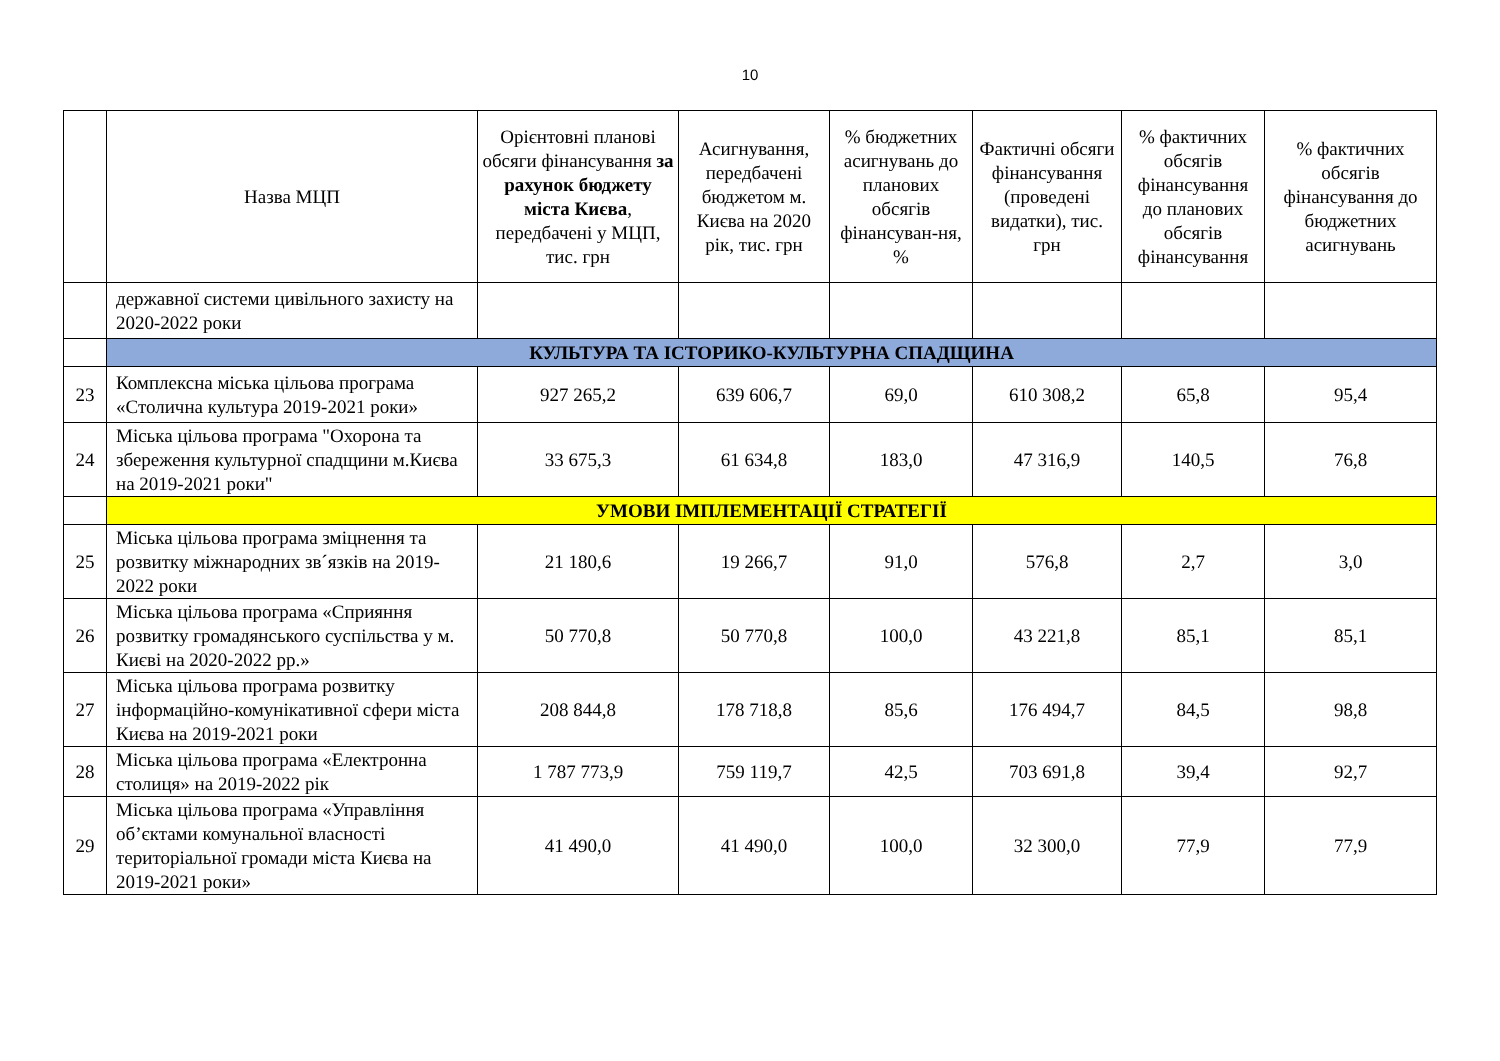10
| | Назва МЦП | Орієнтовні планові обсяги фінансування за рахунок бюджету міста Києва , передбачені у МЦП, тис. грн | Асигнування, передбачені бюджетом м. Києва на 2020 рік, тис. грн | % бюджетних асигнувань до планових обсягів фінансуван-ня, % | Фактичні обсяги фінансування (проведені видатки), тис. грн | % фактичних обсягів фінансування до планових обсягів фінансування | % фактичних обсягів фінансування до бюджетних асигнувань |
| --- | --- | --- | --- | --- | --- | --- | --- |
| | державної системи цивільного захисту на 2020-2022 роки | | | | | | |
| | КУЛЬТУРА ТА ІСТОРИКО-КУЛЬТУРНА СПАДЩИНА | | | | | | |
| 23 | Комплексна міська цільова програма «Столична культура 2019-2021 роки» | 927 265,2 | 639 606,7 | 69,0 | 610 308,2 | 65,8 | 95,4 |
| 24 | Міська цільова програма "Охорона та збереження культурної спадщини м.Києва на 2019-2021 роки" | 33 675,3 | 61 634,8 | 183,0 | 47 316,9 | 140,5 | 76,8 |
| | УМОВИ ІМПЛЕМЕНТАЦІЇ СТРАТЕГІЇ | | | | | | |
| 25 | Міська цільова програма зміцнення та розвитку міжнародних зв´язків на 2019-2022 роки | 21 180,6 | 19 266,7 | 91,0 | 576,8 | 2,7 | 3,0 |
| 26 | Міська цільова програма «Сприяння розвитку громадянського суспільства у м. Києві на 2020-2022 рр.» | 50 770,8 | 50 770,8 | 100,0 | 43 221,8 | 85,1 | 85,1 |
| 27 | Міська цільова програма розвитку інформаційно-комунікативної сфери міста Києва на 2019-2021 роки | 208 844,8 | 178 718,8 | 85,6 | 176 494,7 | 84,5 | 98,8 |
| 28 | Міська цільова програма «Електронна столиця» на 2019-2022 рік | 1 787 773,9 | 759 119,7 | 42,5 | 703 691,8 | 39,4 | 92,7 |
| 29 | Міська цільова програма «Управління об’єктами комунальної власності територіальної громади міста Києва на 2019-2021 роки» | 41 490,0 | 41 490,0 | 100,0 | 32 300,0 | 77,9 | 77,9 |